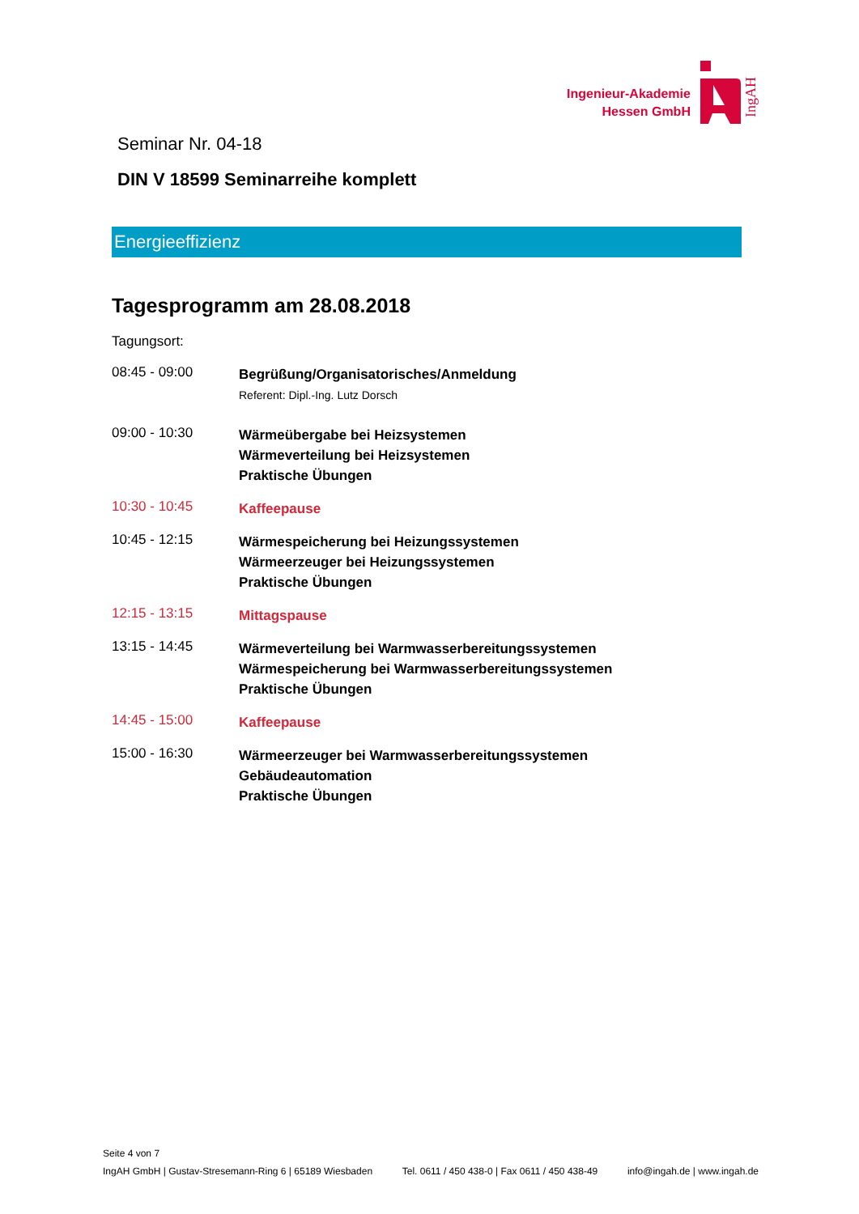Ingenieur-Akademie
Hessen GmbH
IngAH
Seminar Nr. 04-18
DIN V 18599 Seminarreihe komplett
Energieeffizienz
Tagesprogramm am 28.08.2018
Tagungsort:
08:45 - 09:00
Begrüßung/Organisatorisches/Anmeldung
Referent: Dipl.-Ing. Lutz Dorsch
09:00 - 10:30
Wärmeübergabe bei Heizsystemen
Wärmeverteilung bei Heizsystemen
Praktische Übungen
10:30 - 10:45
Kaffeepause
10:45 - 12:15
Wärmespeicherung bei Heizungssystemen
Wärmeerzeuger bei Heizungssystemen
Praktische Übungen
12:15 - 13:15
Mittagspause
13:15 - 14:45
Wärmeverteilung bei Warmwasserbereitungssystemen
Wärmespeicherung bei Warmwasserbereitungssystemen
Praktische Übungen
14:45 - 15:00
Kaffeepause
15:00 - 16:30
Wärmeerzeuger bei Warmwasserbereitungssystemen
Gebäudeautomation
Praktische Übungen
Seite 4 von 7
IngAH GmbH | Gustav-Stresemann-Ring 6 | 65189 Wiesbaden Tel. 0611 / 450 438-0 | Fax 0611 / 450 438-49 info@ingah.de | www.ingah.de